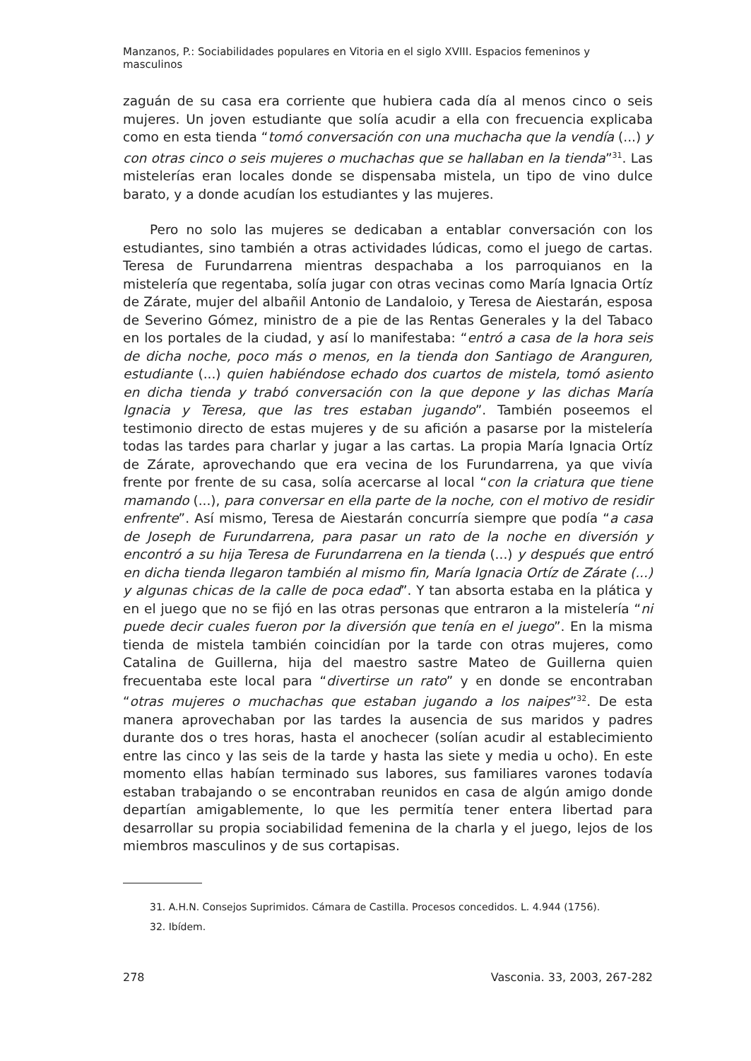Manzanos, P.: Sociabilidades populares en Vitoria en el siglo XVIII. Espacios femeninos y masculinos
zaguán de su casa era corriente que hubiera cada día al menos cinco o seis mujeres. Un joven estudiante que solía acudir a ella con frecuencia explicaba como en esta tienda “tomó conversación con una muchacha que la vendía (...) y con otras cinco o seis mujeres o muchachas que se hallaban en la tienda”<sup>31</sup>. Las mistelerías eran locales donde se dispensaba mistela, un tipo de vino dulce barato, y a donde acudían los estudiantes y las mujeres.
Pero no solo las mujeres se dedicaban a entablar conversación con los estudiantes, sino también a otras actividades lúdicas, como el juego de cartas. Teresa de Furundarrena mientras despachaba a los parroquianos en la mistelería que regentaba, solía jugar con otras vecinas como María Ignacia Ortíz de Zárate, mujer del albañil Antonio de Landaloio, y Teresa de Aiestarán, esposa de Severino Gómez, ministro de a pie de las Rentas Generales y la del Tabaco en los portales de la ciudad, y así lo manifestaba: “entró a casa de la hora seis de dicha noche, poco más o menos, en la tienda don Santiago de Aranguren, estudiante (...) quien habiéndose echado dos cuartos de mistela, tomó asiento en dicha tienda y trabó conversación con la que depone y las dichas María Ignacia y Teresa, que las tres estaban jugando”. También poseemos el testimonio directo de estas mujeres y de su afición a pasarse por la mistelería todas las tardes para charlar y jugar a las cartas. La propia María Ignacia Ortíz de Zárate, aprovechando que era vecina de los Furundarrena, ya que vivía frente por frente de su casa, solía acercarse al local “con la criatura que tiene mamando (...), para conversar en ella parte de la noche, con el motivo de residir enfrente”. Así mismo, Teresa de Aiestarán concurría siempre que podía “a casa de Joseph de Furundarrena, para pasar un rato de la noche en diversión y encontró a su hija Teresa de Furundarrena en la tienda (...) y después que entró en dicha tienda llegaron también al mismo fin, María Ignacia Ortíz de Zárate (...) y algunas chicas de la calle de poca edad”. Y tan absorta estaba en la plática y en el juego que no se fijó en las otras personas que entraron a la mistelería “ni puede decir cuales fueron por la diversión que tenía en el juego”. En la misma tienda de mistela también coincidían por la tarde con otras mujeres, como Catalina de Guillerna, hija del maestro sastre Mateo de Guillerna quien frecuentaba este local para “divertirse un rato” y en donde se encontraban “otras mujeres o muchachas que estaban jugando a los naipes”<sup>32</sup>. De esta manera aprovechaban por las tardes la ausencia de sus maridos y padres durante dos o tres horas, hasta el anochecer (solían acudir al establecimiento entre las cinco y las seis de la tarde y hasta las siete y media u ocho). En este momento ellas habían terminado sus labores, sus familiares varones todavía estaban trabajando o se encontraban reunidos en casa de algún amigo donde departían amigablemente, lo que les permitía tener entera libertad para desarrollar su propia sociabilidad femenina de la charla y el juego, lejos de los miembros masculinos y de sus cortapisas.
31. A.H.N. Consejos Suprimidos. Cámara de Castilla. Procesos concedidos. L. 4.944 (1756).
32. Ibídem.
278 Vasconia. 33, 2003, 267-282